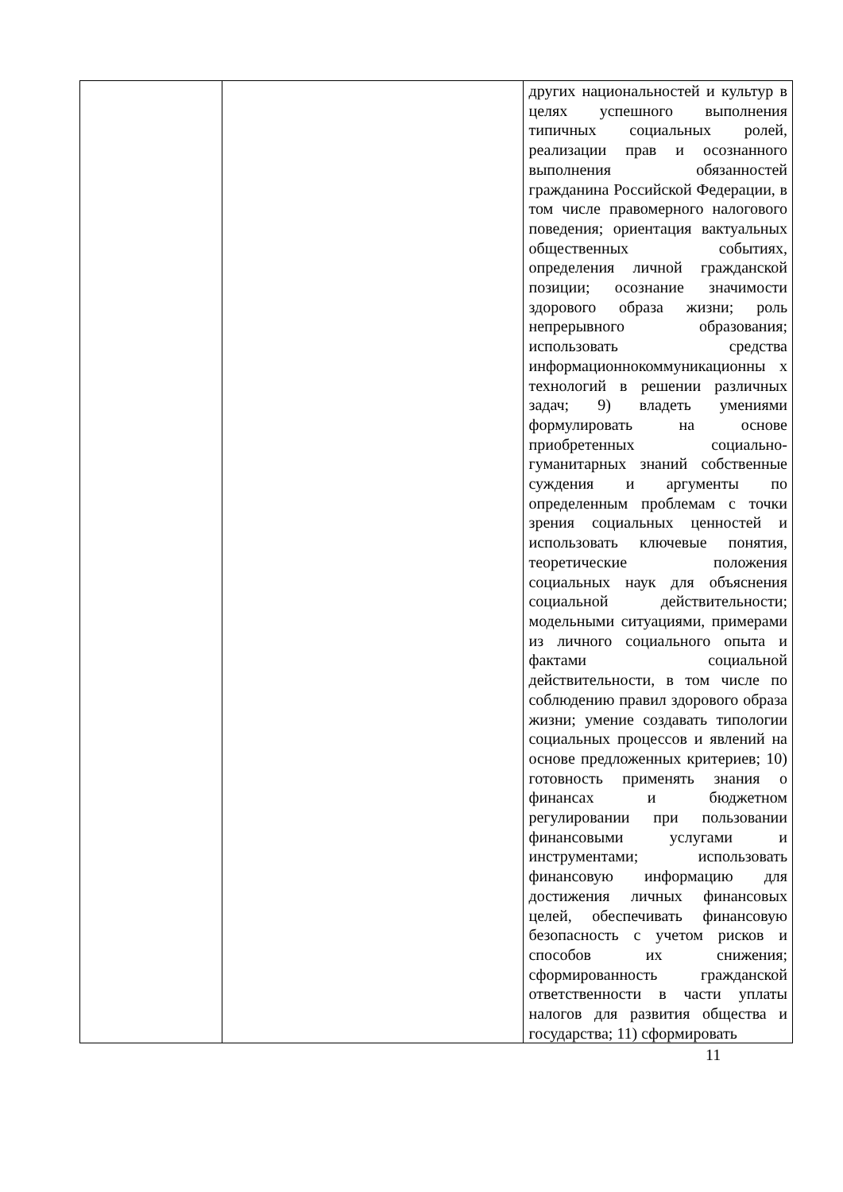| | | других национальностей и культур в целях успешного выполнения типичных социальных ролей, реализации прав и осознанного выполнения обязанностей гражданина Российской Федерации, в том числе правомерного налогового поведения; ориентация вактуальных общественных событиях, определения личной гражданской позиции; осознание значимости здорового образа жизни; роль непрерывного образования; использовать средства информационнокоммуникационны х технологий в решении различных задач; 9) владеть умениями формулировать на основе приобретенных социально-гуманитарных знаний собственные суждения и аргументы по определенным проблемам с точки зрения социальных ценностей и использовать ключевые понятия, теоретические положения социальных наук для объяснения социальной действительности; модельными ситуациями, примерами из личного социального опыта и фактами социальной действительности, в том числе по соблюдению правил здорового образа жизни; умение создавать типологии социальных процессов и явлений на основе предложенных критериев; 10) готовность применять знания о финансах и бюджетном регулировании при пользовании финансовыми услугами и инструментами; использовать финансовую информацию для достижения личных финансовых целей, обеспечивать финансовую безопасность с учетом рисков и способов их снижения; сформированность гражданской ответственности в части уплаты налогов для развития общества и государства; 11) сформировать |
11